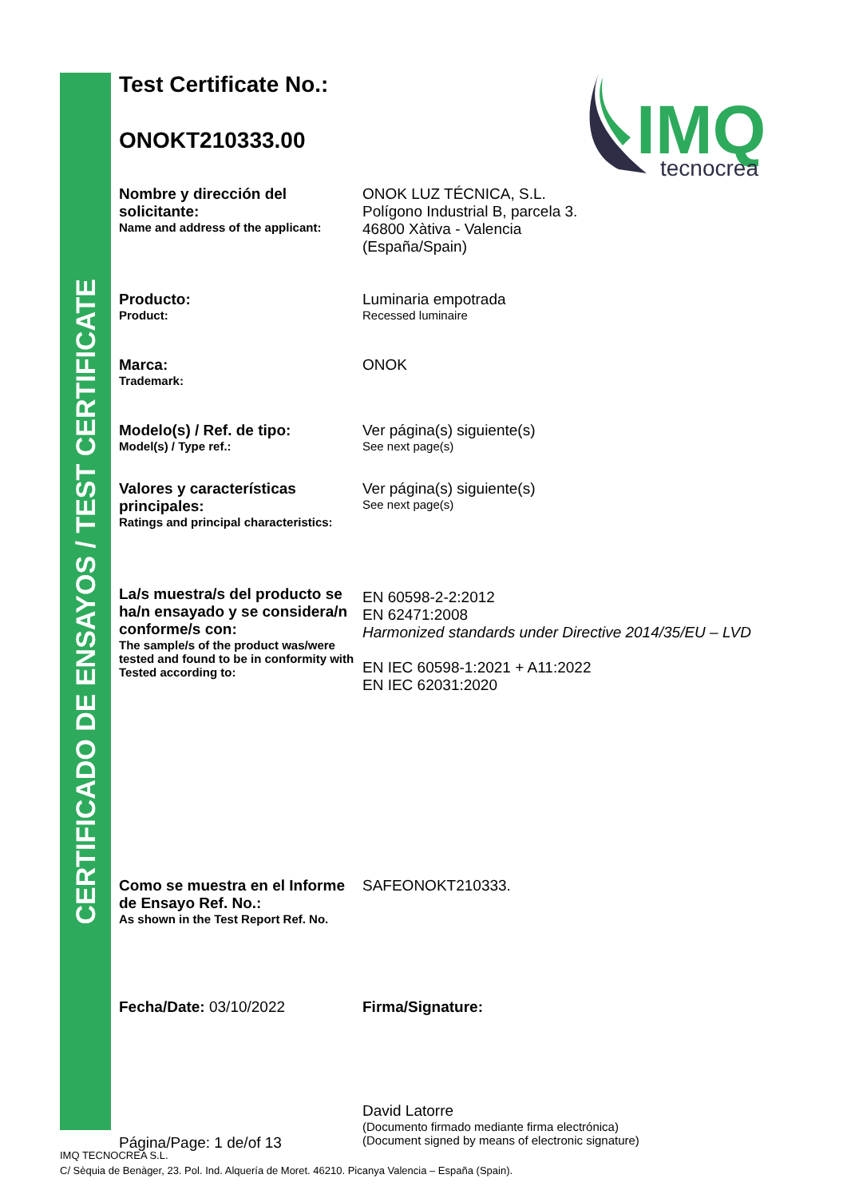CERTIFICADO DE ENSAYOS / TEST CERTIFICATE
IMQ
tecnocrea
Test Certificate No.:
ONOKT210333.00
Nombre y dirección del solicitante:
Name and address of the applicant:
ONOK LUZ TÉCNICA, S.L.
Polígono Industrial B, parcela 3.
46800 Xàtiva - Valencia
(España/Spain)
Producto:
Product:
Luminaria empotrada
Recessed luminaire
Marca:
Trademark:
ONOK
Modelo(s) / Ref. de tipo:
Model(s) / Type ref.:
Ver página(s) siguiente(s)
See next page(s)
Valores y características principales:
Ratings and principal characteristics:
Ver página(s) siguiente(s)
See next page(s)
La/s muestra/s del producto se ha/n ensayado y se considera/n conforme/s con:
The sample/s of the product was/were tested and found to be in conformity with Tested according to:
EN 60598-2-2:2012
EN 62471:2008
Harmonized standards under Directive 2014/35/EU – LVD
EN IEC 60598-1:2021 + A11:2022
EN IEC 62031:2020
Como se muestra en el Informe de Ensayo Ref. No.:
As shown in the Test Report Ref. No.
SAFEONOKT210333.
Fecha/Date: 03/10/2022 Firma/Signature:
Página/Page: 1 de/of 13
David Latorre
(Documento firmado mediante firma electrónica)
(Document signed by means of electronic signature)
IMQ TECNOCREA S.L.
C/ Sèquia de Benàger, 23. Pol. Ind. Alquería de Moret. 46210. Picanya Valencia – España (Spain).